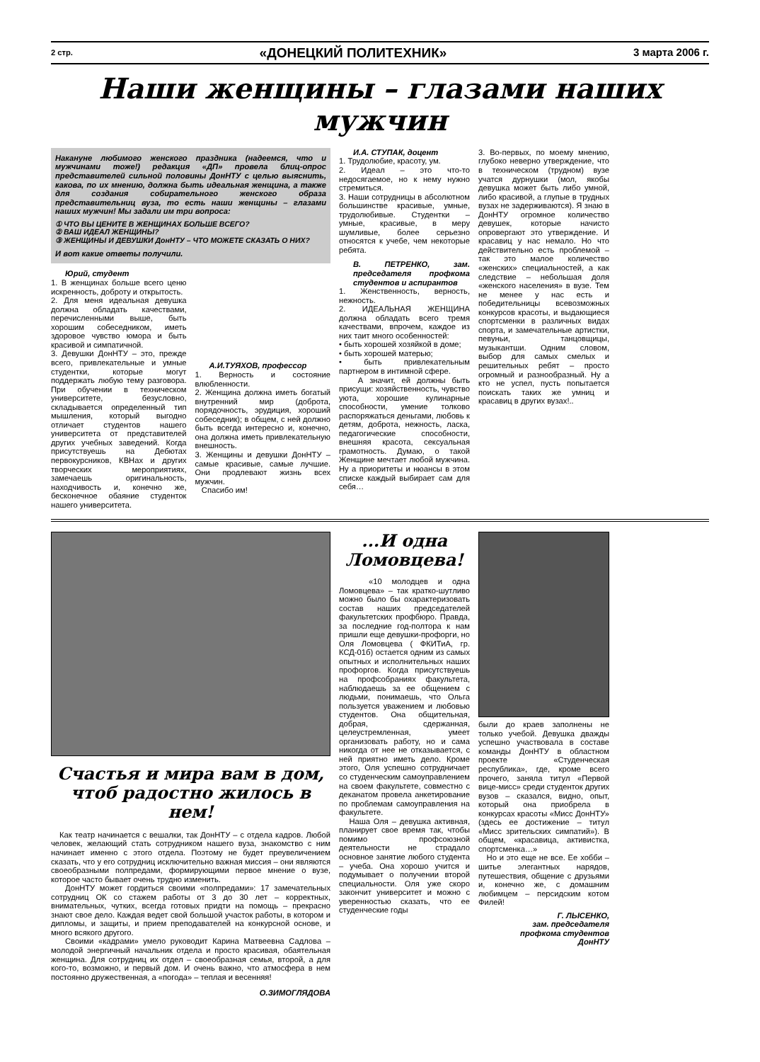2 стр. «ДОНЕЦКИЙ ПОЛИТЕХНИК» 3 марта 2006 г.
Наши женщины – глазами наших мужчин
Накануне любимого женского праздника (надеемся, что и мужчинами тоже!) редакция «ДП» провела блиц-опрос представителей сильной половины ДонНТУ с целью выяснить, какова, по их мнению, должна быть идеальная женщина, а также для создания собирательного женского образа представительниц вуза, то есть наши женщины – глазами наших мужчин! Мы задали им три вопроса:
① ЧТО ВЫ ЦЕНИТЕ В ЖЕНЩИНАХ БОЛЬШЕ ВСЕГО?
② ВАШ ИДЕАЛ ЖЕНЩИНЫ?
③ ЖЕНЩИНЫ И ДЕВУШКИ ДонНТУ – ЧТО МОЖЕТЕ СКАЗАТЬ О НИХ?
И вот какие ответы получили.
Юрий, студент
1. В женщинах больше всего ценю искренность, доброту и открытость.
2. Для меня идеальная девушка должна обладать качествами, перечисленными выше, быть хорошим собеседником, иметь здоровое чувство юмора и быть красивой и симпатичной.
3. Девушки ДонНТУ – это, прежде всего, привлекательные и умные студентки, которые могут поддержать любую тему разговора. При обучении в техническом университете, безусловно, складывается определенный тип мышления, который выгодно отличает студентов нашего университета от представителей других учебных заведений. Когда присутствуешь на Дебютах первокурсников, КВНах и других творческих мероприятиях, замечаешь оригинальность, находчивость и, конечно же, бесконечное обаяние студенток нашего университета.
А.И.ТУЯХОВ, профессор
1. Верность и состояние влюбленности.
2. Женщина должна иметь богатый внутренний мир (доброта, порядочность, эрудиция, хороший собеседник); в общем, с ней должно быть всегда интересно и, конечно, она должна иметь привлекательную внешность.
3. Женщины и девушки ДонНТУ – самые красивые, самые лучшие. Они продлевают жизнь всех мужчин.
Спасибо им!
И.А. СТУПАК, доцент
1. Трудолюбие, красоту, ум.
2. Идеал – это что-то недосягаемое, но к нему нужно стремиться.
3. Наши сотрудницы в абсолютном большинстве красивые, умные, трудолюбивые. Студентки – умные, красивые, в меру шумливые, более серьезно относятся к учебе, чем некоторые ребята.
В. ПЕТРЕНКО, зам. председателя профкома студентов и аспирантов
1. Женственность, верность, нежность.
2. ИДЕАЛЬНАЯ ЖЕНЩИНА должна обладать всего тремя качествами, впрочем, каждое из них таит много особенностей:
• быть хорошей хозяйкой в доме;
• быть хорошей матерью;
• быть привлекательным партнером в интимной сфере.
А значит, ей должны быть присущи: хозяйственность, чувство уюта, хорошие кулинарные способности, умение толково распоряжаться деньгами, любовь к детям, доброта, нежность, ласка, педагогические способности, внешняя красота, сексуальная грамотность. Думаю, о такой Женщине мечтает любой мужчина. Ну а приоритеты и нюансы в этом списке каждый выбирает сам для себя…
3. Во-первых, по моему мнению, глубоко неверно утверждение, что в техническом (трудном) вузе учатся дурнушки (мол, якобы девушка может быть либо умной, либо красивой, а глупые в трудных вузах не задерживаются). Я знаю в ДонНТУ огромное количество девушек, которые начисто опровергают это утверждение. И красавиц у нас немало. Но что действительно есть проблемой – так это малое количество «женских» специальностей, а как следствие – небольшая доля «женского населения» в вузе. Тем не менее у нас есть и победительницы всевозможных конкурсов красоты, и выдающиеся спортсменки в различных видах спорта, и замечательные артистки, певуньи, танцовщицы, музыкантши. Одним словом, выбор для самых смелых и решительных ребят – просто огромный и разнообразный. Ну а кто не успел, пусть попытается поискать таких же умниц и красавиц в других вузах!..
Счастья и мира вам в дом,
чтоб радостно жилось в нем!
Как театр начинается с вешалки, так ДонНТУ – с отдела кадров. Любой человек, желающий стать сотрудником нашего вуза, знакомство с ним начинает именно с этого отдела. Поэтому не будет преувеличением сказать, что у его сотрудниц исключительно важная миссия – они являются своеобразными полпредами, формирующими первое мнение о вузе, которое часто бывает очень трудно изменить.
ДонНТУ может гордиться своими «полпредами»: 17 замечательных сотрудниц ОК со стажем работы от 3 до 30 лет – корректных, внимательных, чутких, всегда готовых придти на помощь – прекрасно знают свое дело. Каждая ведет свой большой участок работы, в котором и дипломы, и защиты, и прием преподавателей на конкурсной основе, и много всякого другого.
Своими «кадрами» умело руководит Карина Матвеевна Садлова – молодой энергичный начальник отдела и просто красивая, обаятельная женщина. Для сотрудниц их отдел – своеобразная семья, второй, а для кого-то, возможно, и первый дом. И очень важно, что атмосфера в нем постоянно дружественная, а «погода» – теплая и весенняя!
О.ЗИМОГЛЯДОВА
...И одна
Ломовцева!
«10 молодцев и одна Ломовцева» – так кратко-шутливо можно было бы охарактеризовать состав наших председателей факультетских профбюро. Правда, за последние год-полтора к нам пришли еще девушки-профорги, но Оля Ломовцева ( ФКИТиА, гр. КСД-01б) остается одним из самых опытных и исполнительных наших профоргов. Когда присутствуешь на профсобраниях факультета, наблюдаешь за ее общением с людьми, понимаешь, что Ольга пользуется уважением и любовью студентов. Она общительная, добрая, сдержанная, целеустремленная, умеет организовать работу, но и сама никогда от нее не отказывается, с ней приятно иметь дело. Кроме этого, Оля успешно сотрудничает со студенческим самоуправлением на своем факультете, совместно с деканатом провела анкетирование по проблемам самоуправления на факультете.
Наша Оля – девушка активная, планирует свое время так, чтобы помимо профсоюзной деятельности не страдало основное занятие любого студента – учеба. Она хорошо учится и подумывает о получении второй специальности. Оля уже скоро закончит университет и можно с уверенностью сказать, что ее студенческие годы
были до краев заполнены не только учебой. Девушка дважды успешно участвовала в составе команды ДонНТУ в областном проекте «Студенческая республика», где, кроме всего прочего, заняла титул «Первой вице-мисс» среди студенток других вузов – сказался, видно, опыт, который она приобрела в конкурсах красоты «Мисс ДонНТУ» (здесь ее достижение – титул «Мисс зрительских симпатий»). В общем, «красавица, активистка, спортсменка…»
Но и это еще не все. Ее хобби – шитье элегантных нарядов, путешествия, общение с друзьями и, конечно же, с домашним любимцем – персидским котом Филей!
Г. ЛЫСЕНКО,
зам. председателя
профкома студентов
ДонНТУ